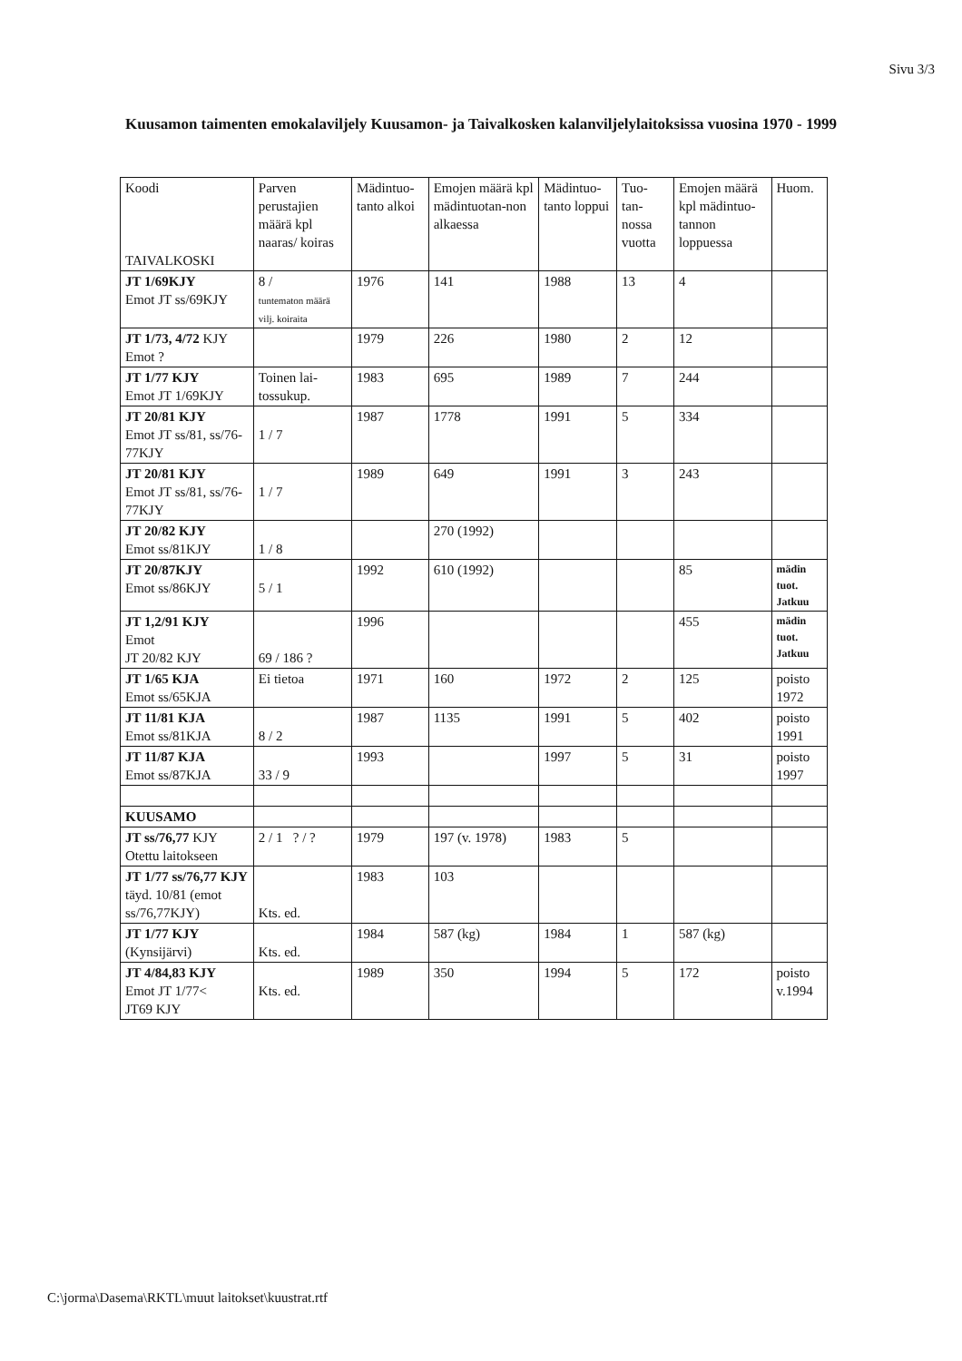Sivu 3/3
Kuusamon taimenten emokalaviljely Kuusamon- ja Taivalkosken kalanviljelylaitoksissa vuosina 1970 - 1999
| Koodi TAIVALKOSKI | Parven perustajien määrä kpl naaras/ koiras | Mädintuo-tanto alkoi | Emojen määrä kpl mädintuotan-non alkaessa | Mädintuo-tanto loppui | Tuo-tan-nossa vuotta | Emojen määrä kpl mädintuo-tannon loppuessa | Huom. |
| --- | --- | --- | --- | --- | --- | --- | --- |
| JT 1/69KJY Emot JT ss/69KJY | 8 / tuntematon määrä vilj. koiraita | 1976 | 141 | 1988 | 13 | 4 | |
| JT 1/73, 4/72 KJY Emot ? | | 1979 | 226 | 1980 | 2 | 12 | |
| JT 1/77 KJY Emot JT 1/69KJY | Toinen lai-tossukup. | 1983 | 695 | 1989 | 7 | 244 | |
| JT 20/81 KJY Emot JT ss/81, ss/76-77KJY | 1 / 7 | 1987 | 1778 | 1991 | 5 | 334 | |
| JT 20/81 KJY Emot JT ss/81, ss/76-77KJY | 1 / 7 | 1989 | 649 | 1991 | 3 | 243 | |
| JT 20/82 KJY Emot ss/81KJY | 1 / 8 | | 270 (1992) | | | | |
| JT 20/87KJY Emot ss/86KJY | 5 / 1 | 1992 | 610 (1992) | | | 85 | mädin tuot. Jatkuu |
| JT 1,2/91 KJY Emot JT 20/82 KJY | 69 / 186 ? | 1996 | | | | 455 | mädin tuot. Jatkuu |
| JT 1/65 KJA Emot ss/65KJA | Ei tietoa | 1971 | 160 | 1972 | 2 | 125 | poisto 1972 |
| JT 11/81 KJA Emot ss/81KJA | 8 / 2 | 1987 | 1135 | 1991 | 5 | 402 | poisto 1991 |
| JT 11/87 KJA Emot ss/87KJA | 33 / 9 | 1993 | | 1997 | 5 | 31 | poisto 1997 |
| KUUSAMO | | | | | | | |
| JT ss/76,77 KJY Otettu laitokseen | 2 / 1 ? / ? | 1979 | 197 (v. 1978) | 1983 | 5 | | |
| JT 1/77 ss/76,77 KJY täyd. 10/81 (emot ss/76,77KJY) | Kts. ed. | 1983 | 103 | | | | |
| JT 1/77 KJY (Kynsijärvi) | Kts. ed. | 1984 | 587 (kg) | 1984 | 1 | 587 (kg) | |
| JT 4/84,83 KJY Emot JT 1/77< JT69 KJY | Kts. ed. | 1989 | 350 | 1994 | 5 | 172 | poisto v.1994 |
C:\jorma\Dasema\RKTL\muut laitokset\kuustrat.rtf